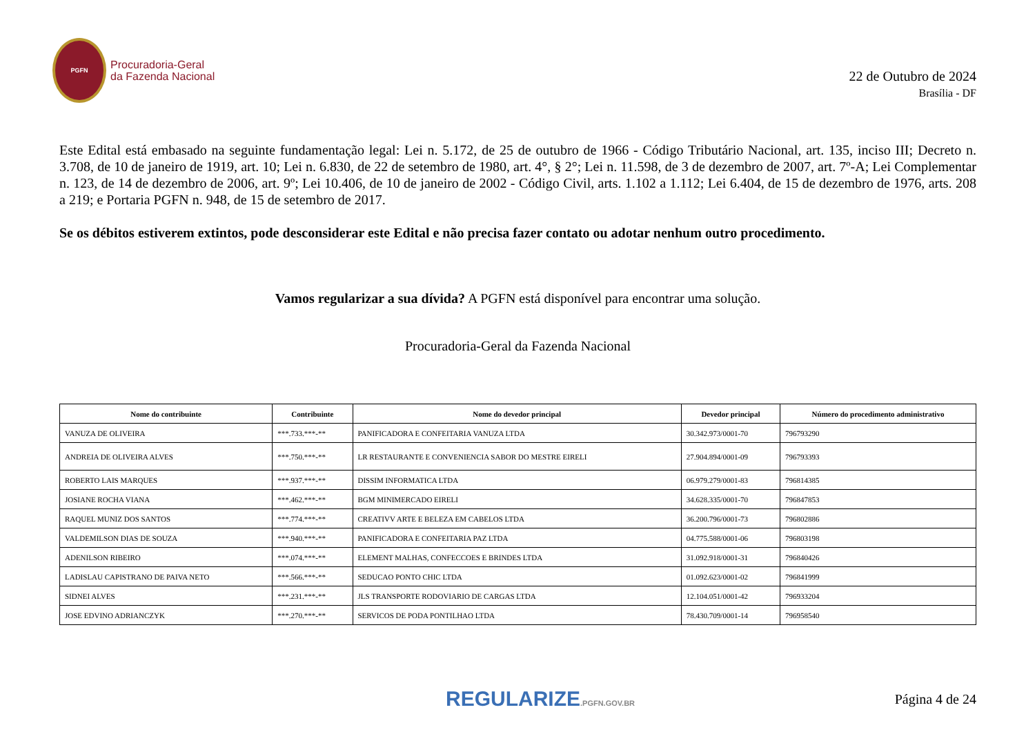PGFN
Procuradoria-Geral
da Fazenda Nacional
22 de Outubro de 2024
Brasília - DF
Este Edital está embasado na seguinte fundamentação legal: Lei n. 5.172, de 25 de outubro de 1966 - Código Tributário Nacional, art. 135, inciso III; Decreto n. 3.708, de 10 de janeiro de 1919, art. 10; Lei n. 6.830, de 22 de setembro de 1980, art. 4°, § 2°; Lei n. 11.598, de 3 de dezembro de 2007, art. 7º-A; Lei Complementar n. 123, de 14 de dezembro de 2006, art. 9º; Lei 10.406, de 10 de janeiro de 2002 - Código Civil, arts. 1.102 a 1.112; Lei 6.404, de 15 de dezembro de 1976, arts. 208 a 219; e Portaria PGFN n. 948, de 15 de setembro de 2017.
Se os débitos estiverem extintos, pode desconsiderar este Edital e não precisa fazer contato ou adotar nenhum outro procedimento.
Vamos regularizar a sua dívida? A PGFN está disponível para encontrar uma solução.
Procuradoria-Geral da Fazenda Nacional
| Nome do contribuinte | Contribuinte | Nome do devedor principal | Devedor principal | Número do procedimento administrativo |
| --- | --- | --- | --- | --- |
| VANUZA DE OLIVEIRA | ***.733.***-** | PANIFICADORA E CONFEITARIA VANUZA LTDA | 30.342.973/0001-70 | 796793290 |
| ANDREIA DE OLIVEIRA ALVES | ***.750.***-** | LR RESTAURANTE E CONVENIENCIA SABOR DO MESTRE EIRELI | 27.904.894/0001-09 | 796793393 |
| ROBERTO LAIS MARQUES | ***.937.***-** | DISSIM INFORMATICA LTDA | 06.979.279/0001-83 | 796814385 |
| JOSIANE ROCHA VIANA | ***.462.***-** | BGM MINIMERCADO EIRELI | 34.628.335/0001-70 | 796847853 |
| RAQUEL MUNIZ DOS SANTOS | ***.774.***-** | CREATIVV ARTE E BELEZA EM CABELOS LTDA | 36.200.796/0001-73 | 796802886 |
| VALDEMILSON DIAS DE SOUZA | ***.940.***-** | PANIFICADORA E CONFEITARIA PAZ LTDA | 04.775.588/0001-06 | 796803198 |
| ADENILSON RIBEIRO | ***.074.***-** | ELEMENT MALHAS, CONFECCOES E BRINDES LTDA | 31.092.918/0001-31 | 796840426 |
| LADISLAU CAPISTRANO DE PAIVA NETO | ***.566.***-** | SEDUCAO PONTO CHIC LTDA | 01.092.623/0001-02 | 796841999 |
| SIDNEI ALVES | ***.231.***-** | JLS TRANSPORTE RODOVIARIO DE CARGAS LTDA | 12.104.051/0001-42 | 796933204 |
| JOSE EDVINO ADRIANCZYK | ***.270.***-** | SERVICOS DE PODA PONTILHAO LTDA | 78.430.709/0001-14 | 796958540 |
REGULARIZE.PGFN.GOV.BR
Página 4 de 24